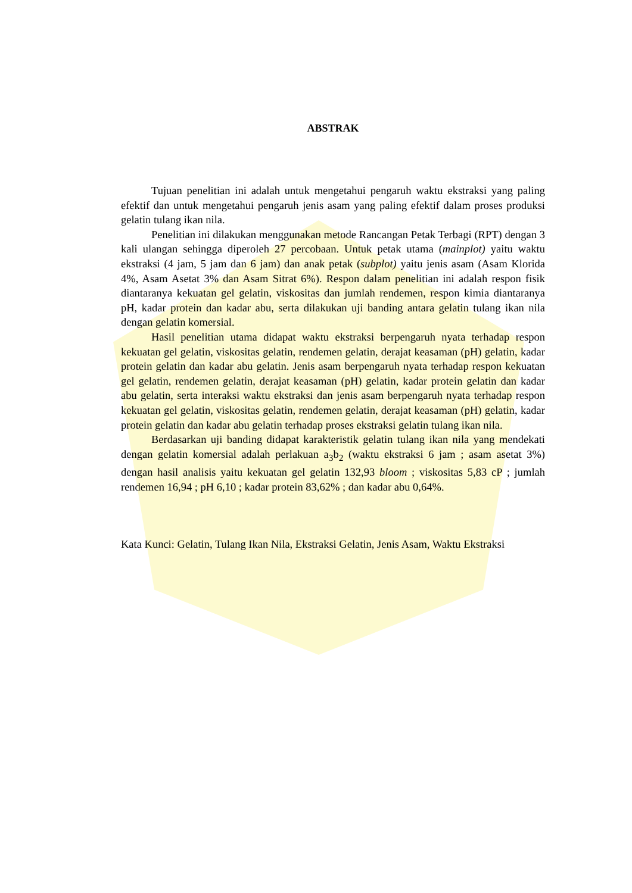ABSTRAK
Tujuan penelitian ini adalah untuk mengetahui pengaruh waktu ekstraksi yang paling efektif dan untuk mengetahui pengaruh jenis asam yang paling efektif dalam proses produksi gelatin tulang ikan nila.
Penelitian ini dilakukan menggunakan metode Rancangan Petak Terbagi (RPT) dengan 3 kali ulangan sehingga diperoleh 27 percobaan. Untuk petak utama (mainplot) yaitu waktu ekstraksi (4 jam, 5 jam dan 6 jam) dan anak petak (subplot) yaitu jenis asam (Asam Klorida 4%, Asam Asetat 3% dan Asam Sitrat 6%). Respon dalam penelitian ini adalah respon fisik diantaranya kekuatan gel gelatin, viskositas dan jumlah rendemen, respon kimia diantaranya pH, kadar protein dan kadar abu, serta dilakukan uji banding antara gelatin tulang ikan nila dengan gelatin komersial.
Hasil penelitian utama didapat waktu ekstraksi berpengaruh nyata terhadap respon kekuatan gel gelatin, viskositas gelatin, rendemen gelatin, derajat keasaman (pH) gelatin, kadar protein gelatin dan kadar abu gelatin. Jenis asam berpengaruh nyata terhadap respon kekuatan gel gelatin, rendemen gelatin, derajat keasaman (pH) gelatin, kadar protein gelatin dan kadar abu gelatin, serta interaksi waktu ekstraksi dan jenis asam berpengaruh nyata terhadap respon kekuatan gel gelatin, viskositas gelatin, rendemen gelatin, derajat keasaman (pH) gelatin, kadar protein gelatin dan kadar abu gelatin terhadap proses ekstraksi gelatin tulang ikan nila.
Berdasarkan uji banding didapat karakteristik gelatin tulang ikan nila yang mendekati dengan gelatin komersial adalah perlakuan a<sub>3</sub>b<sub>2</sub> (waktu ekstraksi 6 jam ; asam asetat 3%) dengan hasil analisis yaitu kekuatan gel gelatin 132,93 bloom ; viskositas 5,83 cP ; jumlah rendemen 16,94 ; pH 6,10 ; kadar protein 83,62% ; dan kadar abu 0,64%.
Kata Kunci: Gelatin, Tulang Ikan Nila, Ekstraksi Gelatin, Jenis Asam, Waktu Ekstraksi